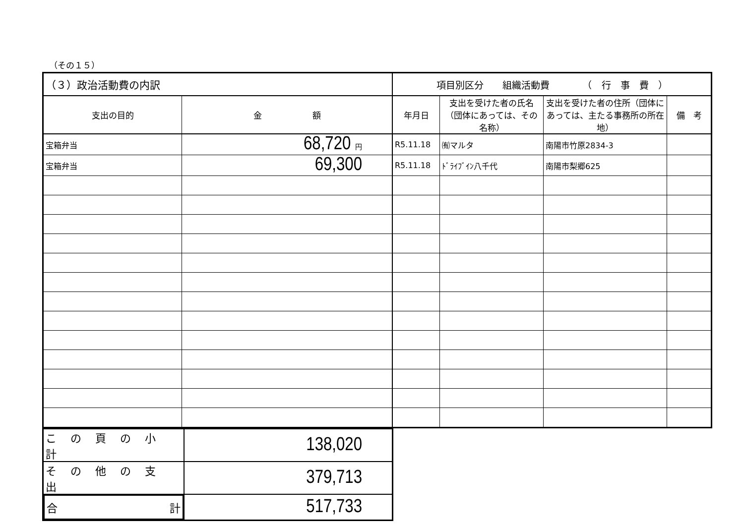（その１５）
| （３）政治活動費の内訳 | | 項目別区分 組織活動費 （ 行 事 費 ） | | | |
| --- | --- | --- | --- | --- | --- |
| 支出の目的 | 金 額 | 年月日 | 支出を受けた者の氏名（団体にあっては、その名称） | 支出を受けた者の住所（団体にあっては、主たる事務所の所在地） | 備 考 |
| 宝箱弁当 | 68,720 円 | R5.11.18 | ㈲マルタ | 南陽市竹原2834-3 | |
| 宝箱弁当 | 69,300 | R5.11.18 | ﾄﾞﾗｲﾌﾞｲﾝ八千代 | 南陽市梨郷625 | |
| この頁の小計 | 138,020 |
| その他の支出 | 379,713 |
| 合 計 | 517,733 |